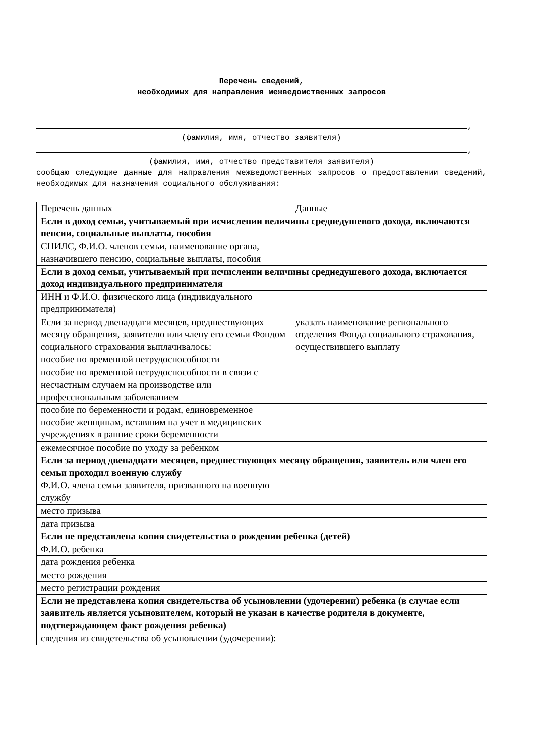Перечень сведений,
необходимых для направления межведомственных запросов
,
(фамилия, имя, отчество заявителя)
,
(фамилия, имя, отчество представителя заявителя)
сообщаю следующие данные для направления межведомственных запросов о предоставлении сведений, необходимых для назначения социального обслуживания:
| Перечень данных | Данные |
| Если в доход семьи, учитываемый при исчислении величины среднедушевого дохода, включаются пенсии, социальные выплаты, пособия | |
| СНИЛС, Ф.И.О. членов семьи, наименование органа, назначившего пенсию, социальные выплаты, пособия | |
| Если в доход семьи, учитываемый при исчислении величины среднедушевого дохода, включается доход индивидуального предпринимателя | |
| ИНН и Ф.И.О. физического лица (индивидуального предпринимателя) | |
| Если за период двенадцати месяцев, предшествующих месяцу обращения, заявителю или члену его семьи Фондом социального страхования выплачивалось: | указать наименование регионального отделения Фонда социального страхования, осуществившего выплату |
| пособие по временной нетрудоспособности | |
| пособие по временной нетрудоспособности в связи с несчастным случаем на производстве или профессиональным заболеванием | |
| пособие по беременности и родам, единовременное пособие женщинам, вставшим на учет в медицинских учреждениях в ранние сроки беременности | |
| ежемесячное пособие по уходу за ребенком | |
| Если за период двенадцати месяцев, предшествующих месяцу обращения, заявитель или член его семьи проходил военную службу | |
| Ф.И.О. члена семьи заявителя, призванного на военную службу | |
| место призыва | |
| дата призыва | |
| Если не представлена копия свидетельства о рождении ребенка (детей) | |
| Ф.И.О. ребенка | |
| дата рождения ребенка | |
| место рождения | |
| место регистрации рождения | |
| Если не представлена копия свидетельства об усыновлении (удочерении) ребенка (в случае если заявитель является усыновителем, который не указан в качестве родителя в документе, подтверждающем факт рождения ребенка) | |
| сведения из свидетельства об усыновлении (удочерении): | |